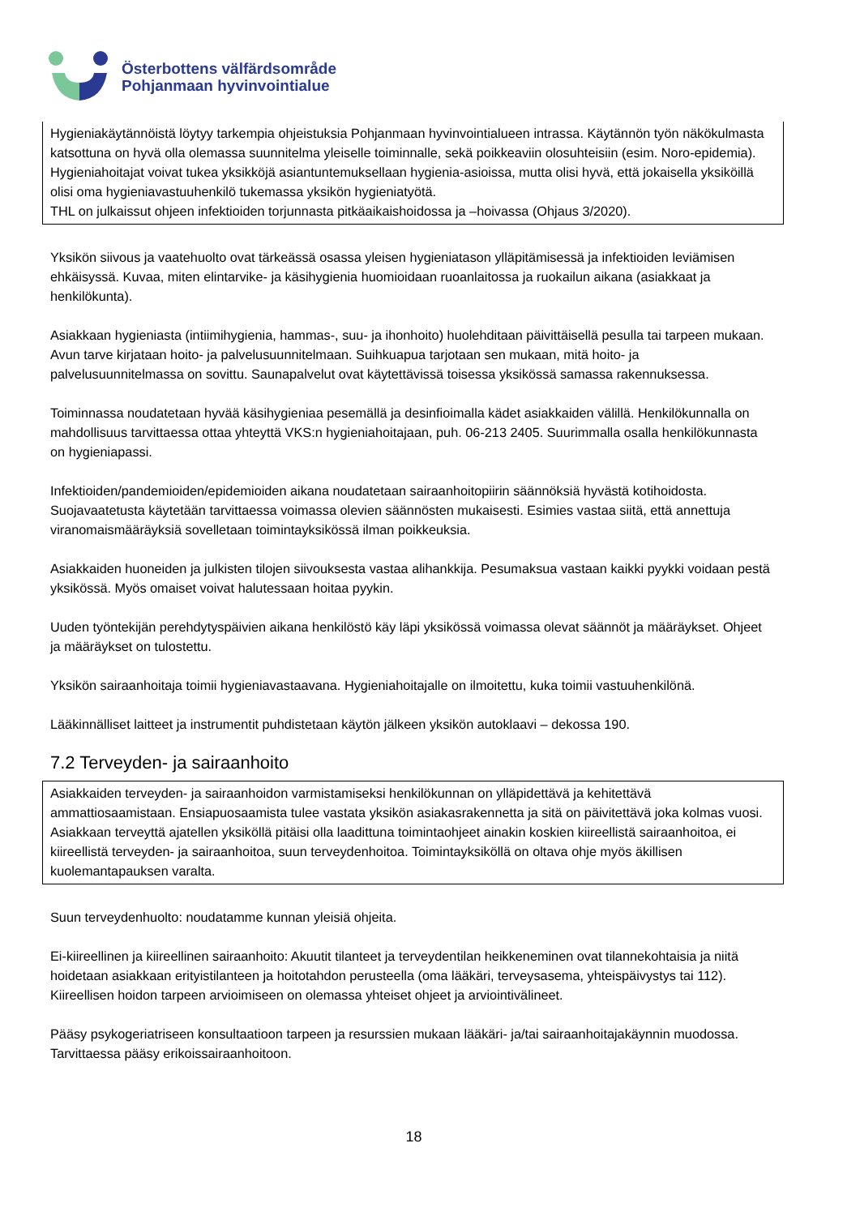Österbottens välfärdsområde
Pohjanmaan hyvinvointialue
Hygieniakäytännöistä löytyy tarkempia ohjeistuksia Pohjanmaan hyvinvointialueen intrassa. Käytännön työn näkökulmasta katsottuna on hyvä olla olemassa suunnitelma yleiselle toiminnalle, sekä poikkeaviin olosuhteisiin (esim. Noro-epidemia). Hygieniahoitajat voivat tukea yksikköjä asiantuntemuksellaan hygienia-asioissa, mutta olisi hyvä, että jokaisella yksiköillä olisi oma hygieniavastuuhenkilö tukemassa yksikön hygieniatyötä.
THL on julkaissut ohjeen infektioiden torjunnasta pitkäaikaishoidossa ja –hoivassa (Ohjaus 3/2020).
Yksikön siivous ja vaatehuolto ovat tärkeässä osassa yleisen hygieniatason ylläpitämisessä ja infektioiden leviämisen ehkäisyssä. Kuvaa, miten elintarvike- ja käsihygienia huomioidaan ruoanlaitossa ja ruokailun aikana (asiakkaat ja henkilökunta).
Asiakkaan hygieniasta (intiimihygienia, hammas-, suu- ja ihonhoito) huolehditaan päivittäisellä pesulla tai tarpeen mukaan. Avun tarve kirjataan hoito- ja palvelusuunnitelmaan. Suihkuapua tarjotaan sen mukaan, mitä hoito- ja palvelusuunnitelmassa on sovittu. Saunapalvelut ovat käytettävissä toisessa yksikössä samassa rakennuksessa.
Toiminnassa noudatetaan hyvää käsihygieniaa pesemällä ja desinfioimalla kädet asiakkaiden välillä. Henkilökunnalla on mahdollisuus tarvittaessa ottaa yhteyttä VKS:n hygieniahoitajaan, puh. 06-213 2405. Suurimmalla osalla henkilökunnasta on hygieniapassi.
Infektioiden/pandemioiden/epidemioiden aikana noudatetaan sairaanhoitopiirin säännöksiä hyvästä kotihoidosta. Suojavaatetusta käytetään tarvittaessa voimassa olevien säännösten mukaisesti. Esimies vastaa siitä, että annettuja viranomaismääräyksiä sovelletaan toimintayksikössä ilman poikkeuksia.
Asiakkaiden huoneiden ja julkisten tilojen siivouksesta vastaa alihankkija. Pesumaksua vastaan kaikki pyykki voidaan pestä yksikössä. Myös omaiset voivat halutessaan hoitaa pyykin.
Uuden työntekijän perehdytyspäivien aikana henkilöstö käy läpi yksikössä voimassa olevat säännöt ja määräykset. Ohjeet ja määräykset on tulostettu.
Yksikön sairaanhoitaja toimii hygieniavastaavana. Hygieniahoitajalle on ilmoitettu, kuka toimii vastuuhenkilönä.
Lääkinnälliset laitteet ja instrumentit puhdistetaan käytön jälkeen yksikön autoklaavi – dekossa 190.
7.2 Terveyden- ja sairaanhoito
Asiakkaiden terveyden- ja sairaanhoidon varmistamiseksi henkilökunnan on ylläpidettävä ja kehitettävä ammattiosaamistaan. Ensiapuosaamista tulee vastata yksikön asiakasrakennetta ja sitä on päivitettävä joka kolmas vuosi. Asiakkaan terveyttä ajatellen yksiköllä pitäisi olla laadittuna toimintaohjeet ainakin koskien kiireellistä sairaanhoitoa, ei kiireellistä terveyden- ja sairaanhoitoa, suun terveydenhoitoa. Toimintayksiköllä on oltava ohje myös äkillisen kuolemantapauksen varalta.
Suun terveydenhuolto: noudatamme kunnan yleisiä ohjeita.
Ei-kiireellinen ja kiireellinen sairaanhoito: Akuutit tilanteet ja terveydentilan heikkeneminen ovat tilannekohtaisia ja niitä hoidetaan asiakkaan erityistilanteen ja hoitotahdon perusteella (oma lääkäri, terveysasema, yhteispäivystys tai 112). Kiireellisen hoidon tarpeen arvioimiseen on olemassa yhteiset ohjeet ja arviointivälineet.
Pääsy psykogeriatriseen konsultaatioon tarpeen ja resurssien mukaan lääkäri- ja/tai sairaanhoitajakäynnin muodossa. Tarvittaessa pääsy erikoissairaanhoitoon.
18